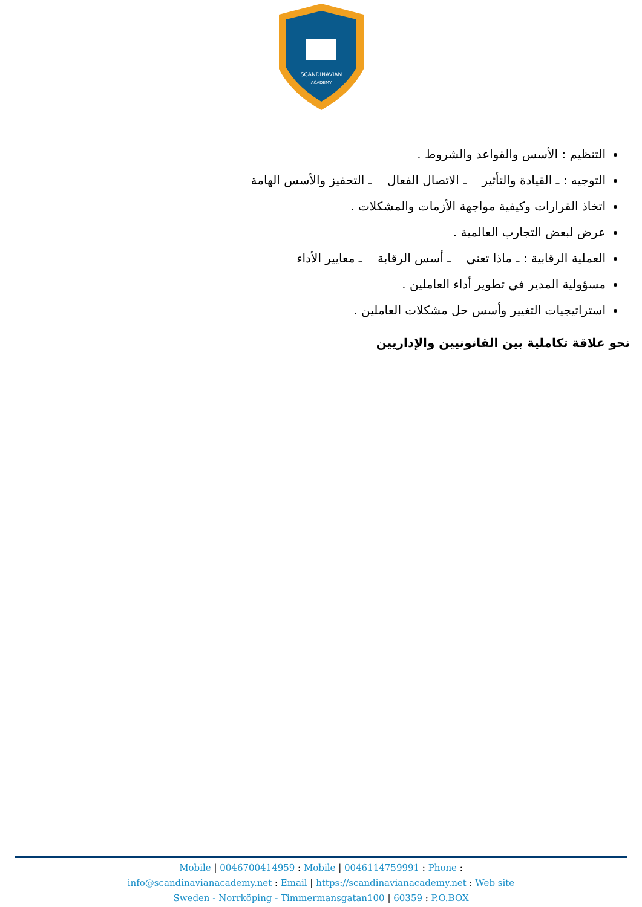SCANDINAVIAN
ACADEMY
التنظيم : الأسس والقواعد والشروط .
التوجيه : ـ القيادة والتأثير ـ الاتصال الفعال ـ التحفيز والأسس الهامة
اتخاذ القرارات وكيفية مواجهة الأزمات والمشكلات .
عرض لبعض التجارب العالمية .
العملية الرقابية : ـ ماذا تعني ـ أسس الرقابة ـ معايير الأداء
مسؤولية المدير في تطوير أداء العاملين .
استراتيجيات التغيير وأسس حل مشكلات العاملين .
نحو علاقة تكاملية بين القانونيين والإداريين
Mobile | 0046700414959 : Mobile | 0046114759991 : Phone :
info@scandinavianacademy.net : Email | https://scandinavianacademy.net : Web site
Sweden - Norrköping - Timmermansgatan100 | 60359 : P.O.BOX